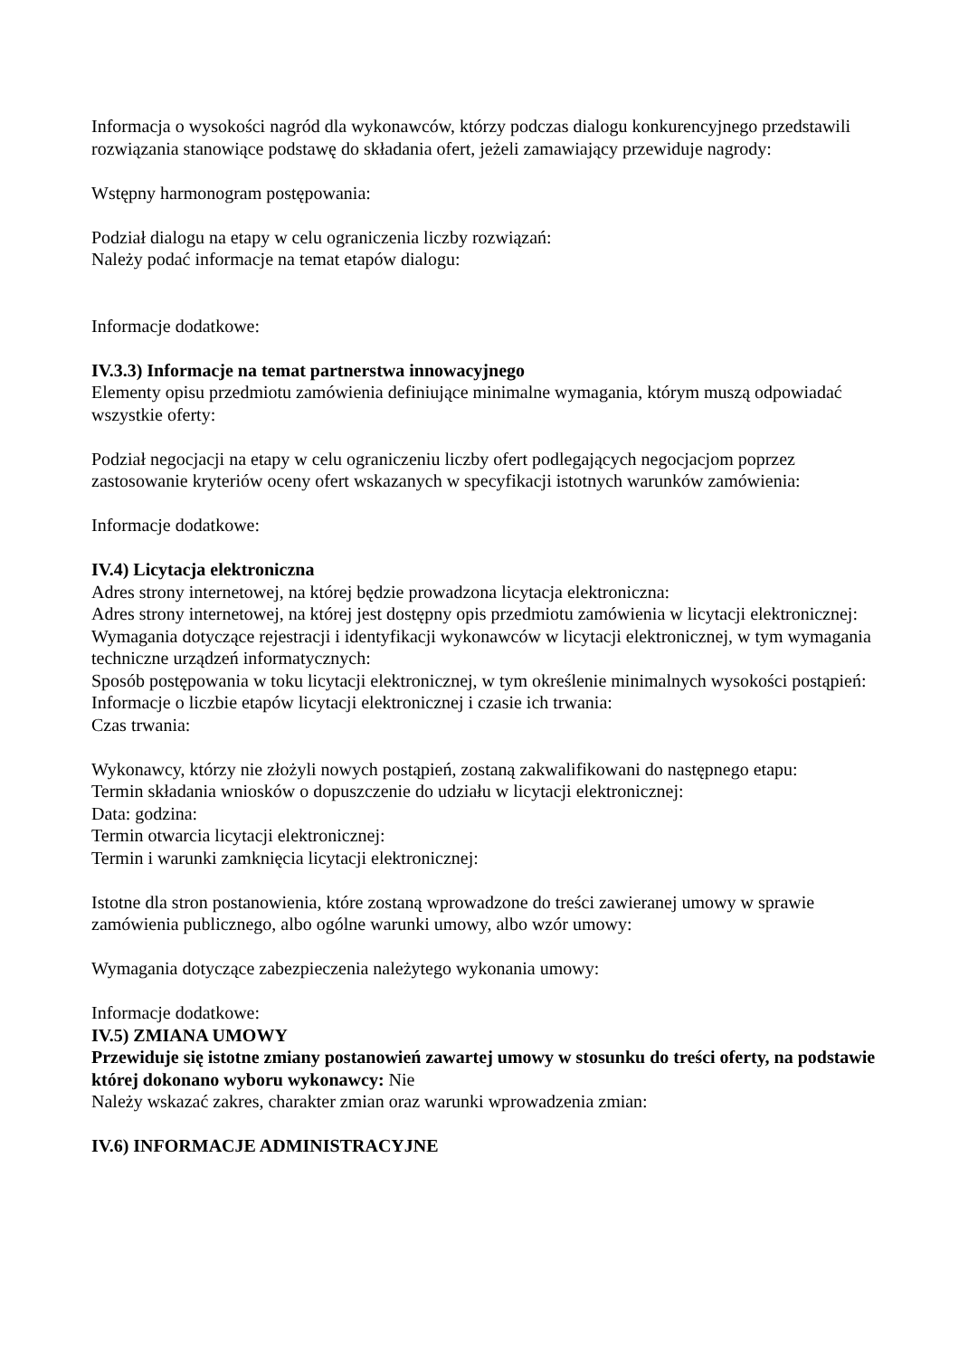Informacja o wysokości nagród dla wykonawców, którzy podczas dialogu konkurencyjnego przedstawili rozwiązania stanowiące podstawę do składania ofert, jeżeli zamawiający przewiduje nagrody:
Wstępny harmonogram postępowania:
Podział dialogu na etapy w celu ograniczenia liczby rozwiązań:
Należy podać informacje na temat etapów dialogu:
Informacje dodatkowe:
IV.3.3) Informacje na temat partnerstwa innowacyjnego
Elementy opisu przedmiotu zamówienia definiujące minimalne wymagania, którym muszą odpowiadać wszystkie oferty:
Podział negocjacji na etapy w celu ograniczeniu liczby ofert podlegających negocjacjom poprzez zastosowanie kryteriów oceny ofert wskazanych w specyfikacji istotnych warunków zamówienia:
Informacje dodatkowe:
IV.4) Licytacja elektroniczna
Adres strony internetowej, na której będzie prowadzona licytacja elektroniczna:
Adres strony internetowej, na której jest dostępny opis przedmiotu zamówienia w licytacji elektronicznej:
Wymagania dotyczące rejestracji i identyfikacji wykonawców w licytacji elektronicznej, w tym wymagania techniczne urządzeń informatycznych:
Sposób postępowania w toku licytacji elektronicznej, w tym określenie minimalnych wysokości postąpień:
Informacje o liczbie etapów licytacji elektronicznej i czasie ich trwania:
Czas trwania:
Wykonawcy, którzy nie złożyli nowych postąpień, zostaną zakwalifikowani do następnego etapu:
Termin składania wniosków o dopuszczenie do udziału w licytacji elektronicznej:
Data: godzina:
Termin otwarcia licytacji elektronicznej:
Termin i warunki zamknięcia licytacji elektronicznej:
Istotne dla stron postanowienia, które zostaną wprowadzone do treści zawieranej umowy w sprawie zamówienia publicznego, albo ogólne warunki umowy, albo wzór umowy:
Wymagania dotyczące zabezpieczenia należytego wykonania umowy:
Informacje dodatkowe:
IV.5) ZMIANA UMOWY
Przewiduje się istotne zmiany postanowień zawartej umowy w stosunku do treści oferty, na podstawie której dokonano wyboru wykonawcy: Nie
Należy wskazać zakres, charakter zmian oraz warunki wprowadzenia zmian:
IV.6) INFORMACJE ADMINISTRACYJNE